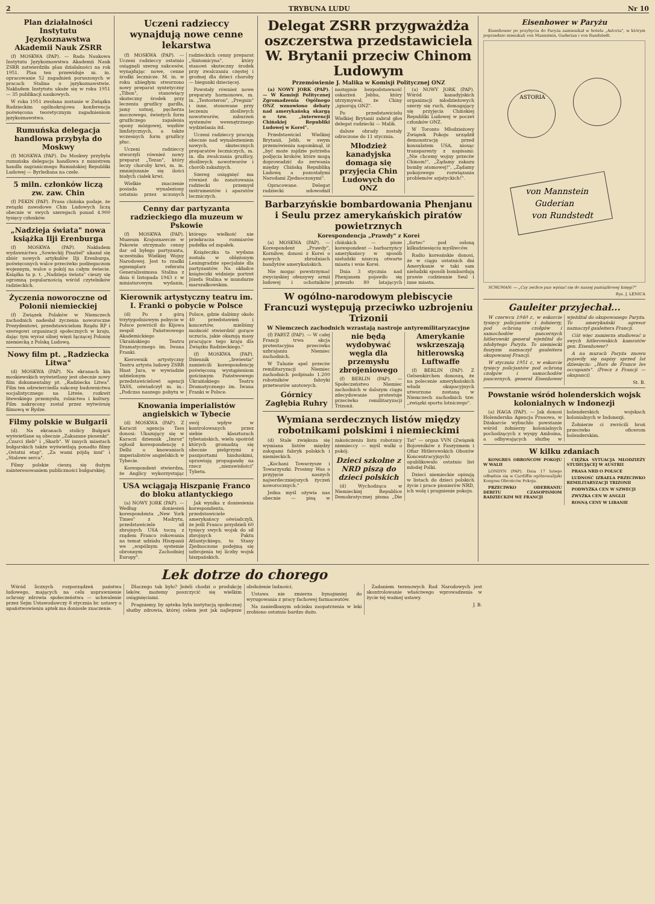2 TRYBUNA LUDU Nr 10
Plan działalności Instytutu Językoznawstwa Akademii Nauk ZSRR
(f) MOSKWA (PAP). — Rada Naukowa Instytutu Językoznawstwa Akademii Nauk ZSRR zatwierdziła plan działalności na rok 1951. Plan ten przewiduje m. in. opracowanie 52 zagadnień poruszonych w pracach Stalina o językoznawstwie. Nakładem Instytutu ukaże się w roku 1951 — 35 publikacji naukowych.
W roku 1951 zwołana zostanie w Związku Radzieckim ogólnokrajowa konferencja poświęcona teoretycznym zagadnieniom językoznawstwa.
Rumuńska delegacja handlowa przybyła do Moskwy
(f) MOSKWA (PAP). Do Moskwy przybyła rumuńska delegacja handlowa z ministrem handlu zagranicznego Rumuńskiej Republiki Ludowej — Byrlediana na czele.
5 miln. członków liczą zw. zaw. Chin
(f) PEKIN (PAP). Prasa chińska podaje, że związki zawodowe Chin Ludowych liczą obecnie w swych szeregach ponad 4.900 tysięcy członków.
„Nadzieja świata" nowa książka Ilji Erenburga
(f) MOSKWA (PAP). Nakładem wydawnictwa „Sowieckij Pisatiel" ukazał się zbiór nowych artykułów Ilji Erenburga, poświęconych walce przeciwko podżegaczom wojennym, walce o pokój na całym świecie. Książka ta p. t. „Nadzieja świata" cieszy się ogromną popularnością wśród czytelników radzieckich.
Życzenia noworoczne od Polonii niemieckiej
(f) Związek Polaków w Niemczech zachodnich nadesłał życzenia noworoczne Prezydentowi, przedstawicielom Rządu RP i szeregowi organizacji społecznych w kraju, dając tym wyraz silnej więzi łączącej Polonię niemiecką z Polską Ludową.
Nowy film pt. „Radziecka Litwa"
(d) MOSKWA (PAP). Na ekranach kin moskiewskich wyświetlany jest obecnie nowy film dokumentalny pt. „Radziecka Litwa". Film ten odzwierciedla sukcesy budownictwa socjalistycznego na Litwie, rozkwit litewskiego przemysłu, rolnictwa i kultury. Film nakręcony został przez wytwórnię filmową w Rydze.
Filmy polskie w Bułgarii
(d). Na ekranach stolicy Bułgarii wyświetlane są obecnie „Zakazane piosenki". „Czarci żleb" i „Skarb". W innych miastach bułgarskich także wyświetlają ponadto filmy „Ostatni etap", „Za wami pójdą inni" i „Stalowe serca".
Filmy polskie cieszą się dużym zainteresowaniem publiczności bułgarskiej.
Uczeni radzieccy wynajdują nowe cenne lekarstwa
(f) MOSKWA (PAP). — Uczeni radzieccy ostatnio osiągnęli szereg sukcesów, wynajdując nowe, cenne środki lecznicze. M. in. w roku ubiegłym stworzono nowy preparat syntetyczny „Tibon", stanowiący skuteczny środek przy leczeniu gruźlicy gardła, jamy ustnej, pęcherza moczowego, świeżych form gruźliczego zapalenia opony mózgowej, węzłów limfatycznych, a także wczesnych form gruźlicy płuc.
Uczeni radzieccy stworzyli również nowy preparat „Tezan", który leczy choroby krwi, m. in. zmniejszanie się ilości białych ciałek krwi.
Wielkie znaczenie posiada wynaleziony ostatnio przez uczonych radzieckich cenny preparat „Sintomicyna", który stanowi skuteczny środek przy zwalczaniu częstej i groźnej dla dzieci choroby — biegunki dziecięcej.
Powstały również nowe preparaty hormonowe, m. in. „Testosteron", „Pregnin" i inne, stosowane przy leczeniu złośliwych nowotworów, zaburzeń systemów wewnętrznego wydzielania itd.
Uczeni radzieccy pracują obecnie nad wynalezieniem nowych, skutecznych preparatów leczniczych, m. in. dla zwalczania gruźlicy, złośliwych nowotworów i chorób zakaźnych.
Szereg osiągnięć ma również do zanotowania radziecki przemysł instrumentów i aparatów leczniczych.
Cenny dar partyzanta radzieckiego dla muzeum w Pskowie
(f) MOSKWA (PAP). Muzeum Krajoznawcze w Pskowie otrzymało cenny dar od byłego partyzanta, uczestnika Wielkiej Wojny Narodowej. Jest to rzadki egzemplarz referatu Generalissimusa Stalina z dnia 6 listopada 1943 r. w miniaturowym wydaniu, którego wielkość nie przekracza rozmiarów pudełka od zapałek.
Książeczka ta wydana została w oblężonym Leningradzie specjalnie dla partyzantów. Na okładce książeczki widnieje portret Józefa Stalina w mundurze marszałkowskim.
Kierownik artystyczny teatru im. I. Franki o pobycie w Polsce
(d) Po z górą trzytygodniowym pobycie w Polsce powrócił do Kijowa zespół Państwowego Akademickiego Ukraińskiego Teatru Dramatycznego im. Iwana Franki.
Kierownik artystyczny Teatru artysta ludowy ZSRR Hnat Jura, w wywiadzie udzielonym przedstawicielowi agencji TASS, oświadczył m. in.: „Podczas naszego pobytu w Polsce, gdzie daliśmy około 40 przedstawień i koncertów, mieliśmy możność stwierdzić gorące uczucia, jakie okazują masy pracujące tego kraju dla Związku Radzieckiego."
(f) MOSKWA (PAP). Dziennik „Izwiestia" zamieścili korespondencję poświęconą wystąpieniom gościnnym Państwowego Ukraińskiego Teatru Dramatycznego im. Iwana Franki w Polsce.
Knowania imperialistów angielskich w Tybecie
(d) MOSKWA (PAP). Z Karaczi agencja Tass donosi: Ukazujący się w Karaczi dziennik „Imroz" ogłosił korespondencję z Delhi o knowaniach imperialistów angielskich w Tybecie.
Korespondent stwierdza, że Anglicy wykorzystując swój wpływ w kontrolowanych przez siebie klasztorach tybetańskich, wielu spośród których gromadzą się obecnie pielgrzymi z paszportami hinduskimi, uprawiają propagandę na rzecz „niezawisłości" Tybetu.
USA wciągają Hiszpanię Franco do bloku atlantyckiego
(a) NOWY JORK (PAP). — Według doniesień korespondenta „New York Times" z Madrytu, przedstawiciele sił zbrojnych USA toczą z rządem Franco rokowania na temat udziału Hiszpanii we „wspólnym systemie obronnym Zachodniej Europy".
Jak wynika z doniesienia korespondenta, przedstawiciele amerykańscy oświadczyli, że jeśli Franco przydzieli 60 tysięcy swych wojsk do sił zbrojnych Paktu Atlantyckiego, to Stany Zjednoczone podejmą się uzbrojenia tej liczby wojsk hiszpańskich.
Delegat ZSRR przygważdża oszczerstwa przedstawiciela W. Brytanii przeciw Chinom Ludowym
Przemówienie J. Malika w Komisji Politycznej ONZ
(a) NOWY JORK (PAP). — W Komisji Politycznej Zgromadzenia Ogólnego ONZ wznowiono debaty nad amerykańską skargą o tzw. „interwencji Chińskiej Republiki Ludowej w Korei".
Przedstawiciel Wielkiej Brytanii, Jebb, w swym przemówieniu napomknął, iż „być może zajdzie potrzeba podjęcia kroków, które mogą doprowadzić do zerwania między Chińską Republiką Ludową a pozostałymi Narodami Zjednoczonymi".
Opracowane. Delegat radziecki udowodnił następnie bezpodstawność oskarżeń Jebba, który utrzymywał, że Chiny „ignorują ONZ".
Po przedstawicielu Wielkiej Brytanii zabrał głos delegat radziecki — Malik.
dalsze obrady zostały odroczone do 11 stycznia.
Młodzież kanadyjska domaga się przyjęcia Chin Ludowych do ONZ
(a) NOWY JORK (PAP). Wśród kanadyjskich organizacji młodzieżowych szerzy się ruch, domagający się przyjęcia Chińskiej Republiki Ludowej w poczet członków ONZ.
W Toronto Młodzieżowy Związek Pokoju urządził demonstrację przed konsulatem USA, niosąc transparenty z napisami: „Nie chcemy wojny przeciw Chinom!", „Żądamy zakazu bomby atomowej!", „Żądamy pokojowego rozwiązania problemów azjatyckich!".
Barbarzyńskie bombardowania Phenjanu i Seulu przez amerykańskich piratów powietrznych
Korespondencja „Prawdy" z Korei
(a) MOSKWA (PAP). — Korespondent „Prawdy", Korniłow, donosi z Korei o nowych zbrodniach bandytów amerykańskich.
Nie mogąc powstrzymać zwycięskiej ofensywy armii ludowej i ochotników chińskich — pisze korespondent — barbarzyńcy amerykańscy w sposób nieludzki niszczą otwarte miasta i wsie Korei.
Dnia 3 stycznia nad Phenjanem pojawiło się przeszło 80 latających „fortec" pod osłoną kilkudziesięciu myśliwców.
Radio koreańskie donosi, że w ciągu ostatnich dni Amerykanie w taki sam nieludzki sposób bombardują prawie codziennie Seul i inne miasta.
W ogólno-narodowym plebiscycie Francuzi występują przeciwko uzbrojeniu Trizonii
W Niemczech zachodnich wzrastają nastroje antyremilitaryzacyjne
(f) PARYŻ (PAP). — W całej Francji trwa akcja protestacyjna przeciwko uzbrajaniu Niemiec zachodnich.
W Tuluzie apel przeciw remilitaryzacji Niemiec zachodnich podpisało 1.200 robotników fabryki przetworów azotowych.
Górnicy Zagłębia Ruhry nie będą wydobywać węgla dla przemysłu zbrojeniowego
(f) BERLIN (PAP). — Społeczeństwo Niemiec zachodnich w dalszym ciągu zdecydowanie protestuje przeciwko remilitaryzacji Trizonii.
Amerykanie wskrzeszają hitlerowską Luftwaffe
(f) BERLIN (PAP). Z Gelsenkirchen donoszą, że na polecenie amerykańskich władz okupacyjnych utworzone zostaną w Niemczech zachodnich tzw. „związki sportu lotniczego".
Wymiana serdecznych listów między robotnikami polskimi i niemieckimi
(d) Stale zwiększa się wymiana listów między załogami fabryk polskich i niemieckich.
„Kochani Towarzysze i Towarzyszki. Prosimy Was o przyjęcie naszych najserdeczniejszych życzeń noworocznych."
Jedna myśl ożywia nas obecnie — pisą w zakończeniu listu robotnicy niemieccy — myśl walki o pokój.
Dzieci szkolne z NRD piszą do dzieci polskich
(d) Wychodząca w Niemieckiej Republice Demokratycznej pisma „Die Tat" — organ VVN (Związek Bojowników z Faszyzmem i Ofiar Hitlerowskich Obozów Koncentracyjnych) opublikowało ostatnio list młodej Polki.
Dzieci niemieckie opisują w listach do dzieci polskich życie i prace pionierów NRD, ich wolę i pragnienie pokoju.
Eisenhower w Paryżu
Eisenhower po przybyciu do Paryża zamieszkał w hotelu „Astoria", w którym poprzednio mieszkali von Mannstein, Guderian i von Rundstedt.
von Mannstein
Guderian
von Rundstedt
ASTORIA
SCHUMAN: — „Czy zechce pan wpisać się do naszej pamiątkowej księgi?"
Rys. J. LENICA
Gauleiter przyjechał...
W czerwcu 1940 r., w eskorcie tysięcy policjantów i żołnierzy, pod ochroną czołgów i samochodów pancernych hitlerowski generał wjeżdżał do zdobytego Paryża. To niemiecki faszyzm naznaczył gauleitera okupowanej Francji.
W styczniu 1951 r., w eskorcie tysięcy policjantów pod ochroną czołgów i samochodów pancernych, generał Eisenhower wjeżdżał do okupowanego Paryża. To amerykański agresor naznaczył gauleitera Francji.
Cóż więc zamierza studiować u swych hitlerowskich kamratów gen. Eisenhower?
A na murach Paryża znowu pojawiły się napisy sprzed lat dziesięciu: „Hors de France les occupants". (Precz z Francji — okupanci).
St. B.
Powstanie wśród holenderskich wojsk kolonialnych w Indonezji
(a) HAGA (PAP). — Jak donosi Holenderska Agencja Prasowa, w Dżakarcie wybuchło powstanie wśród żołnierzy kolonialnych pochodzących z wyspy Amboina, a odbywających służbę w holenderskich wojskach kolonialnych w Indonezji.
Żołnierze ci zwrócili broń przeciwko oficerom holenderskim.
W kilku zdaniach
KONGRES OBROŃCÓW POKOJU W WALII
LONDYN (PAP). Dnia 17 lutego odbędzie się w Cardiffie ogólnowalijski Kongres Obrońców Pokoju.
PRZECIWKO ODEBRANIU DEBITU CZASOPISMOM RADZIECKIM WE FRANCJI
CIĘŻKA SYTUACJA MŁODZIEŻY STUDIUJĄCEJ W AUSTRII
PRASA NRD O POLSCE
LUDNOŚĆ IZRAELA PRZECIWKO REMILITARYZACJI TRIZONII
PODWYŻKA CEN W SZWECJI
ZWYŻKA CEN W ANGLII
ROSNĄ CENY W LIBANIE
Lek dotrze do chorego
Wśród licznych rozporządzeń państwa ludowego, mających na celu usprawnienie ochrony zdrowia społeczeństwa — uchwalenie przez Sejm Ustawodawczy 8 stycznia br. ustawy o upaństwowieniu aptek ma doniosłe znaczenie.
Dlaczego tak było? Jeżeli chodzi o produkcję leków, możemy poszczycić się wielkim osiągnięciami.
Pragniemy, by apteka była instytucją społecznej służby zdrowia, której celem jest jak najlepsze obsłużenie ludności.
Ustawa nie zmierza bynajmniej do wyrugowania z pracy fachowej farmaceutów.
Na zaniedbanym odcinku zaopatrzenia w leki zrobiono ostatnio bardzo dużo.
Zadaniem terenowych Rad Narodowych jest skontrolowanie właściwego wprowadzenia w życie tej ważnej ustawy.
J. B.